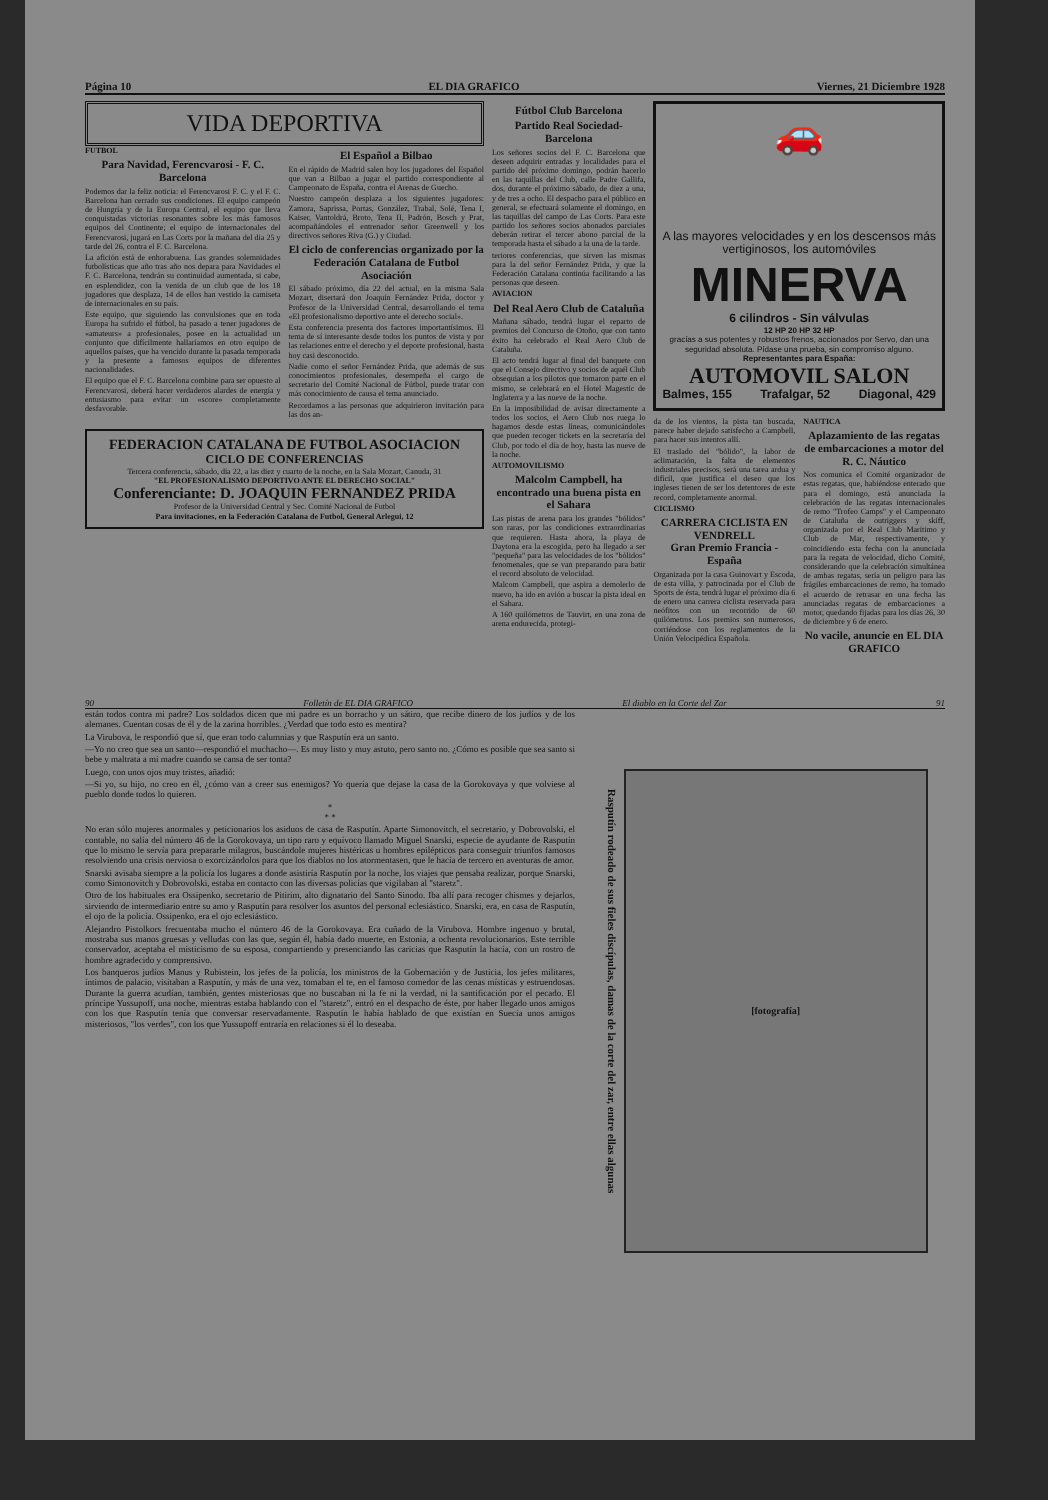Página 10 EL DIA GRAFICO Viernes, 21 Diciembre 1928
VIDA DEPORTIVA
FUTBOL
Para Navidad, Ferencvarosi - F. C. Barcelona
Podemos dar la feliz noticia: el Ferencvarosi F. C. y el F. C. Barcelona han cerrado sus condiciones. El equipo campeón de Hungría y de la Europa Central, el equipo que lleva conquistadas victorias resonantes sobre los más famosos equipos del Continente; el equipo de internacionales del Ferencvarosi, jugará en Las Corts por la mañana del día 25 y tarde del 26, contra el F. C. Barcelona.
La afición está de enhorabuena. Las grandes solemnidades futbolísticas que año tras año nos depara para Navidades el F. C. Barcelona, tendrán su continuidad aumentada, si cabe, en esplendidez, con la venida de un club que de los 18 jugadores que desplaza, 14 de ellos han vestido la camiseta de internacionales en su país.
Este equipo, que siguiendo las convulsiones que en toda Europa ha sufrido el fútbol, ha pasado a tener jugadores de «amateurs» a profesionales, posee en la actualidad un conjunto que difícilmente hallaríamos en otro equipo de aquellos países, que ha vencido durante la pasada temporada y la presente a famosos equipos de diferentes nacionalidades.
El equipo que el F. C. Barcelona combine para ser opuesto al Ferencvarosi, deberá hacer verdaderos alardes de energía y entusiasmo para evitar un «score» completamente desfavorable.
El Español a Bilbao
En el rápido de Madrid salen hoy los jugadores del Español que van a Bilbao a jugar el partido correspondiente al Campeonato de España, contra el Arenas de Guecho.
Nuestro campeón desplaza a los siguientes jugadores: Zamora, Saprissa, Portas, González, Trabal, Solé, Tena I, Kaiser, Vantoldrá, Broto, Tena II, Padrón, Bosch y Prat, acompañándoles el entrenador señor Greenwell y los directivos señores Riva (G.) y Ciudad.
El ciclo de conferencias organizado por la Federación Catalana de Futbol Asociación
El sábado próximo, día 22 del actual, en la misma Sala Mozart, disertará don Joaquín Fernández Prida, doctor y Profesor de la Universidad Central, desarrollando el tema «El profesionalismo deportivo ante el derecho social».
Esta conferencia presenta dos factores importantísimos. El tema de sí interesante desde todos los puntos de vista y por las relaciones entre el derecho y el deporte profesional, hasta hoy casi desconocido.
Nadie como el señor Fernández Prida, que además de sus conocimientos profesionales, desempeña el cargo de secretario del Comité Nacional de Fútbol, puede tratar con más conocimiento de causa el tema anunciado.
Recordamos a las personas que adquirieron invitación para las dos an-
FEDERACION CATALANA DE FUTBOL ASOCIACION
CICLO DE CONFERENCIAS
Tercera conferencia, sábado, día 22, a las diez y cuarto de la noche, en la Sala Mozart, Canuda, 31
"EL PROFESIONALISMO DEPORTIVO ANTE EL DERECHO SOCIAL"
Conferenciante: D. JOAQUIN FERNANDEZ PRIDA
Profesor de la Universidad Central y Sec. Comité Nacional de Futbol
Para invitaciones, en la Federación Catalana de Futbol, General Arlegui, 12
Fútbol Club Barcelona
Partido Real Sociedad-Barcelona
Los señores socios del F. C. Barcelona que deseen adquirir entradas y localidades para el partido del próximo domingo, podrán hacerlo en las taquillas del Club, calle Padre Gallifa, dos, durante el próximo sábado, de diez a una, y de tres a ocho. El despacho para el público en general, se efectuará solamente el domingo, en las taquillas del campo de Las Corts. Para este partido los señores socios abonados parciales deberán retirar el tercer abono parcial de la temporada hasta el sábado a la una de la tarde.
teriores conferencias, que sirven las mismas para la del señor Fernández Prida, y que la Federación Catalana continúa facilitando a las personas que deseen.
AVIACION
Del Real Aero Club de Cataluña
Mañana sábado, tendrá lugar el reparto de premios del Concurso de Otoño, que con tanto éxito ha celebrado el Real Aero Club de Cataluña.
El acto tendrá lugar al final del banquete con que el Consejo directivo y socios de aquél Club obsequian a los pilotos que tomaron parte en el mismo, se celebrará en el Hotel Magestic de Inglaterra y a las nueve de la noche.
En la imposibilidad de avisar directamente a todos los socios, el Aero Club nos ruega lo hagamos desde estas líneas, comunicándoles que pueden recoger tickets en la secretaría del Club, por todo el día de hoy, hasta las nueve de la noche.
AUTOMOVILISMO
Malcolm Campbell, ha encontrado una buena pista en el Sahara
Las pistas de arena para los grandes "bólidos" son raras, por las condiciones extraordinarias que requieren. Hasta ahora, la playa de Daytona era la escogida, pero ha llegado a ser "pequeña" para las velocidades de los "bólidos" fenomenales, que se van preparando para batir el record absoluto de velocidad.
Malcom Campbell, que aspira a demolerlo de nuevo, ha ido en avión a buscar la pista ideal en el Sahara.
A 160 quilómetros de Tauvirt, en una zona de arena endurecida, protegi-
🚗
A las mayores velocidades y en los descensos más vertiginosos, los automóviles
MINERVA
6 cilindros - Sin válvulas
12 HP 20 HP 32 HP
gracías a sus potentes y robustos frenos, accionados por Servo, dan una seguridad absoluta. Pídase una prueba, sin compromiso alguno.
Representantes para España:
AUTOMOVIL SALON
Balmes, 155 Trafalgar, 52 Diagonal, 429
da de los vientos, la pista tan buscada, parece haber dejado satisfecho a Campbell, para hacer sus intentos allí.
El traslado del "bólido", la labor de aclimatación, la falta de elementos industriales precisos, será una tarea ardua y difícil, que justifica el deseo que los ingleses tienen de ser los detentores de este record, completamente anormal.
CICLISMO
CARRERA CICLISTA EN VENDRELL
Gran Premio Francia - España
Organizada por la casa Guinovart y Escoda, de esta villa, y patrocinada por el Club de Sports de ésta, tendrá lugar el próximo día 6 de enero una carrera ciclista reservada para neófitos con un recorrido de 60 quilómetros. Los premios son numerosos, corriéndose con los reglamentos de la Unión Velocipédica Española.
NAUTICA
Aplazamiento de las regatas de embarcaciones a motor del R. C. Náutico
Nos comunica el Comité organizador de estas regatas, que, habiéndose enterado que para el domingo, está anunciada la celebración de las regatas internacionales de remo "Trofeo Camps" y el Campeonato de Cataluña de outriggers y skiff, organizada por el Real Club Marítimo y Club de Mar, respectivamente, y coincidiendo esta fecha con la anunciada para la regata de velocidad, dicho Comité, considerando que la celebración simultánea de ambas regatas, sería un peligro para las frágiles embarcaciones de remo, ha tomado el acuerdo de retrasar en una fecha las anunciadas regatas de embarcaciones a motor, quedando fijadas para los días 26, 30 de diciembre y 6 de enero.
No vacile, anuncie en EL DIA GRAFICO
90 Folletín de EL DIA GRAFICO El diablo en la Corte del Zar 91
están todos contra mi padre? Los soldados dicen que mi padre es un borracho y un sátiro, que recibe dinero de los judíos y de los alemanes. Cuentan cosas de él y de la zarina horribles. ¿Verdad que todo esto es mentira?
La Virubova, le respondió que sí, que eran todo calumnias y que Rasputín era un santo.
—Yo no creo que sea un santo—respondió el muchacho—. Es muy listo y muy astuto, pero santo no. ¿Cómo es posible que sea santo si bebe y maltrata a mi madre cuando se cansa de ser tonta?
Luego, con unos ojos muy tristes, añadió:
—Si yo, su hijo, no creo en él, ¿cómo van a creer sus enemigos? Yo quería que dejase la casa de la Gorokovaya y que volviese al pueblo donde todos lo quieren.
*
* *
No eran sólo mujeres anormales y peticionarios los asiduos de casa de Rasputín. Aparte Simonovitch, el secretario, y Dobrovolski, el contable, no salía del número 46 de la Gorokovaya, un tipo raro y equívoco llamado Miguel Snarski, especie de ayudante de Rasputín que lo mismo le servía para prepararle milagros, buscándole mujeres histéricas u hombres epilépticos para conseguir triunfos famosos resolviendo una crisis nerviosa o exorcizándolos para que los diablos no los atormentasen, que le hacía de tercero en aventuras de amor.
Snarski avisaba siempre a la policía los lugares a donde asistiría Rasputín por la noche, los viajes que pensaba realizar, porque Snarski, como Simonovitch y Dobrovolski, estaba en contacto con las diversas policías que vigilaban al "staretz".
Otro de los habituales era Ossipenko, secretario de Pitirim, alto dignatario del Santo Sinodo. Iba allí para recoger chismes y dejarlos, sirviendo de intermediario entre su amo y Rasputín para resolver los asuntos del personal eclesiástico. Snarski, era, en casa de Rasputín, el ojo de la policía. Ossipenko, era el ojo eclesiástico.
Alejandro Pistolkors frecuentaba mucho el número 46 de la Gorokovaya. Era cuñado de la Virubova. Hombre ingenuo y brutal, mostraba sus manos gruesas y velludas con las que, según él, había dado muerte, en Estonia, a ochenta revolucionarios. Este terrible conservador, aceptaba el misticismo de su esposa, compartiendo y presenciando las caricias que Rasputín la hacía, con un rostro de hombre agradecido y comprensivo.
Los banqueros judíos Manus y Rubistein, los jefes de la policía, los ministros de la Gobernación y de Justicia, los jefes militares, íntimos de palacio, visitaban a Rasputín, y más de una vez, tomaban el te, en el famoso comedor de las cenas místicas y estruendosas. Durante la guerra acudían, también, gentes misteriosas que no buscaban ni la fe ni la verdad, ni la santificación por el pecado. El príncipe Yussupoff, una noche, mientras estaba hablando con el "staretz", entró en el despacho de éste, por haber llegado unos amigos con los que Rasputín tenía que conversar reservadamente. Rasputín le había hablado de que existían en Suecia unos amigos misteriosos, "los verdes", con los que Yussupoff entraría en relaciones si él lo deseaba.
Rasputín rodeado de sus fieles discípulas, damas de la corte del zar, entre ellas algunas
[fotografía]